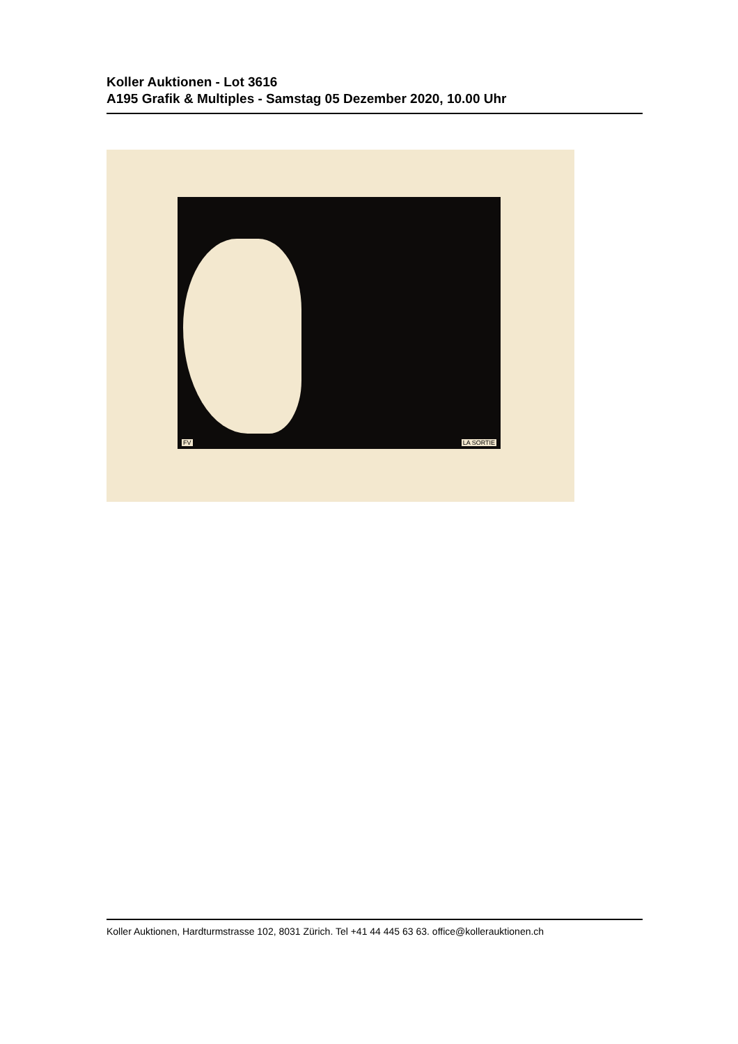Koller Auktionen - Lot 3616
A195 Grafik & Multiples - Samstag 05 Dezember 2020, 10.00 Uhr
FV LA SORTIE
Koller Auktionen, Hardturmstrasse 102, 8031 Zürich. Tel +41 44 445 63 63. office@kollerauktionen.ch